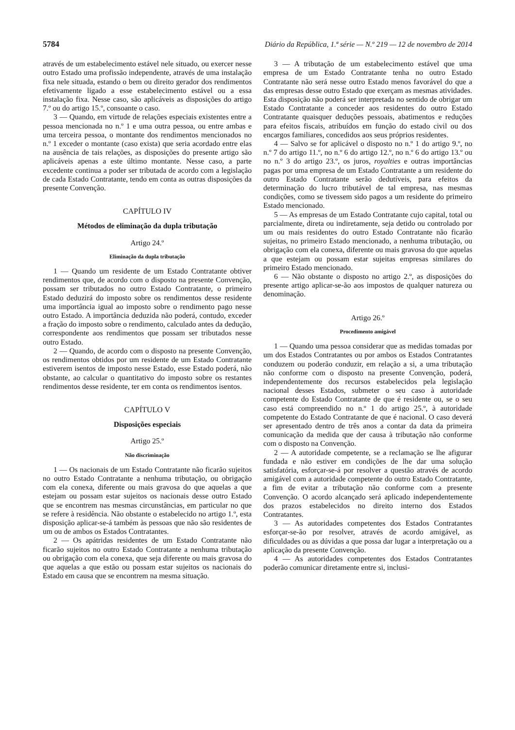5784 Diário da República, 1.ª série — N.º 219 — 12 de novembro de 2014
através de um estabelecimento estável nele situado, ou exercer nesse outro Estado uma profissão independente, através de uma instalação fixa nele situada, estando o bem ou direito gerador dos rendimentos efetivamente ligado a esse estabelecimento estável ou a essa instalação fixa. Nesse caso, são aplicáveis as disposições do artigo 7.º ou do artigo 15.º, consoante o caso.
3 — Quando, em virtude de relações especiais existentes entre a pessoa mencionada no n.º 1 e uma outra pessoa, ou entre ambas e uma terceira pessoa, o montante dos rendimentos mencionados no n.º 1 exceder o montante (caso exista) que seria acordado entre elas na ausência de tais relações, as disposições do presente artigo são aplicáveis apenas a este último montante. Nesse caso, a parte excedente continua a poder ser tributada de acordo com a legislação de cada Estado Contratante, tendo em conta as outras disposições da presente Convenção.
CAPÍTULO IV
Métodos de eliminação da dupla tributação
Artigo 24.º
Eliminação da dupla tributação
1 — Quando um residente de um Estado Contratante obtiver rendimentos que, de acordo com o disposto na presente Convenção, possam ser tributados no outro Estado Contratante, o primeiro Estado deduzirá do imposto sobre os rendimentos desse residente uma importância igual ao imposto sobre o rendimento pago nesse outro Estado. A importância deduzida não poderá, contudo, exceder a fração do imposto sobre o rendimento, calculado antes da dedução, correspondente aos rendimentos que possam ser tributados nesse outro Estado.
2 — Quando, de acordo com o disposto na presente Convenção, os rendimentos obtidos por um residente de um Estado Contratante estiverem isentos de imposto nesse Estado, esse Estado poderá, não obstante, ao calcular o quantitativo do imposto sobre os restantes rendimentos desse residente, ter em conta os rendimentos isentos.
CAPÍTULO V
Disposições especiais
Artigo 25.º
Não discriminação
1 — Os nacionais de um Estado Contratante não ficarão sujeitos no outro Estado Contratante a nenhuma tributação, ou obrigação com ela conexa, diferente ou mais gravosa do que aquelas a que estejam ou possam estar sujeitos os nacionais desse outro Estado que se encontrem nas mesmas circunstâncias, em particular no que se refere à residência. Não obstante o estabelecido no artigo 1.º, esta disposição aplicar-se-á também às pessoas que não são residentes de um ou de ambos os Estados Contratantes.
2 — Os apátridas residentes de um Estado Contratante não ficarão sujeitos no outro Estado Contratante a nenhuma tributação ou obrigação com ela conexa, que seja diferente ou mais gravosa do que aquelas a que estão ou possam estar sujeitos os nacionais do Estado em causa que se encontrem na mesma situação.
3 — A tributação de um estabelecimento estável que uma empresa de um Estado Contratante tenha no outro Estado Contratante não será nesse outro Estado menos favorável do que a das empresas desse outro Estado que exerçam as mesmas atividades. Esta disposição não poderá ser interpretada no sentido de obrigar um Estado Contratante a conceder aos residentes do outro Estado Contratante quaisquer deduções pessoais, abatimentos e reduções para efeitos fiscais, atribuídos em função do estado civil ou dos encargos familiares, concedidos aos seus próprios residentes.
4 — Salvo se for aplicável o disposto no n.º 1 do artigo 9.º, no n.º 7 do artigo 11.º, no n.º 6 do artigo 12.º, no n.º 6 do artigo 13.º ou no n.º 3 do artigo 23.º, os juros, royalties e outras importâncias pagas por uma empresa de um Estado Contratante a um residente do outro Estado Contratante serão dedutíveis, para efeitos da determinação do lucro tributável de tal empresa, nas mesmas condições, como se tivessem sido pagos a um residente do primeiro Estado mencionado.
5 — As empresas de um Estado Contratante cujo capital, total ou parcialmente, direta ou indiretamente, seja detido ou controlado por um ou mais residentes do outro Estado Contratante não ficarão sujeitas, no primeiro Estado mencionado, a nenhuma tributação, ou obrigação com ela conexa, diferente ou mais gravosa do que aquelas a que estejam ou possam estar sujeitas empresas similares do primeiro Estado mencionado.
6 — Não obstante o disposto no artigo 2.º, as disposições do presente artigo aplicar-se-ão aos impostos de qualquer natureza ou denominação.
Artigo 26.º
Procedimento amigável
1 — Quando uma pessoa considerar que as medidas tomadas por um dos Estados Contratantes ou por ambos os Estados Contratantes conduzem ou poderão conduzir, em relação a si, a uma tributação não conforme com o disposto na presente Convenção, poderá, independentemente dos recursos estabelecidos pela legislação nacional desses Estados, submeter o seu caso à autoridade competente do Estado Contratante de que é residente ou, se o seu caso está compreendido no n.º 1 do artigo 25.º, à autoridade competente do Estado Contratante de que é nacional. O caso deverá ser apresentado dentro de três anos a contar da data da primeira comunicação da medida que der causa à tributação não conforme com o disposto na Convenção.
2 — A autoridade competente, se a reclamação se lhe afigurar fundada e não estiver em condições de lhe dar uma solução satisfatória, esforçar-se-á por resolver a questão através de acordo amigável com a autoridade competente do outro Estado Contratante, a fim de evitar a tributação não conforme com a presente Convenção. O acordo alcançado será aplicado independentemente dos prazos estabelecidos no direito interno dos Estados Contratantes.
3 — As autoridades competentes dos Estados Contratantes esforçar-se-ão por resolver, através de acordo amigável, as dificuldades ou as dúvidas a que possa dar lugar a interpretação ou a aplicação da presente Convenção.
4 — As autoridades competentes dos Estados Contratantes poderão comunicar diretamente entre si, inclusi-